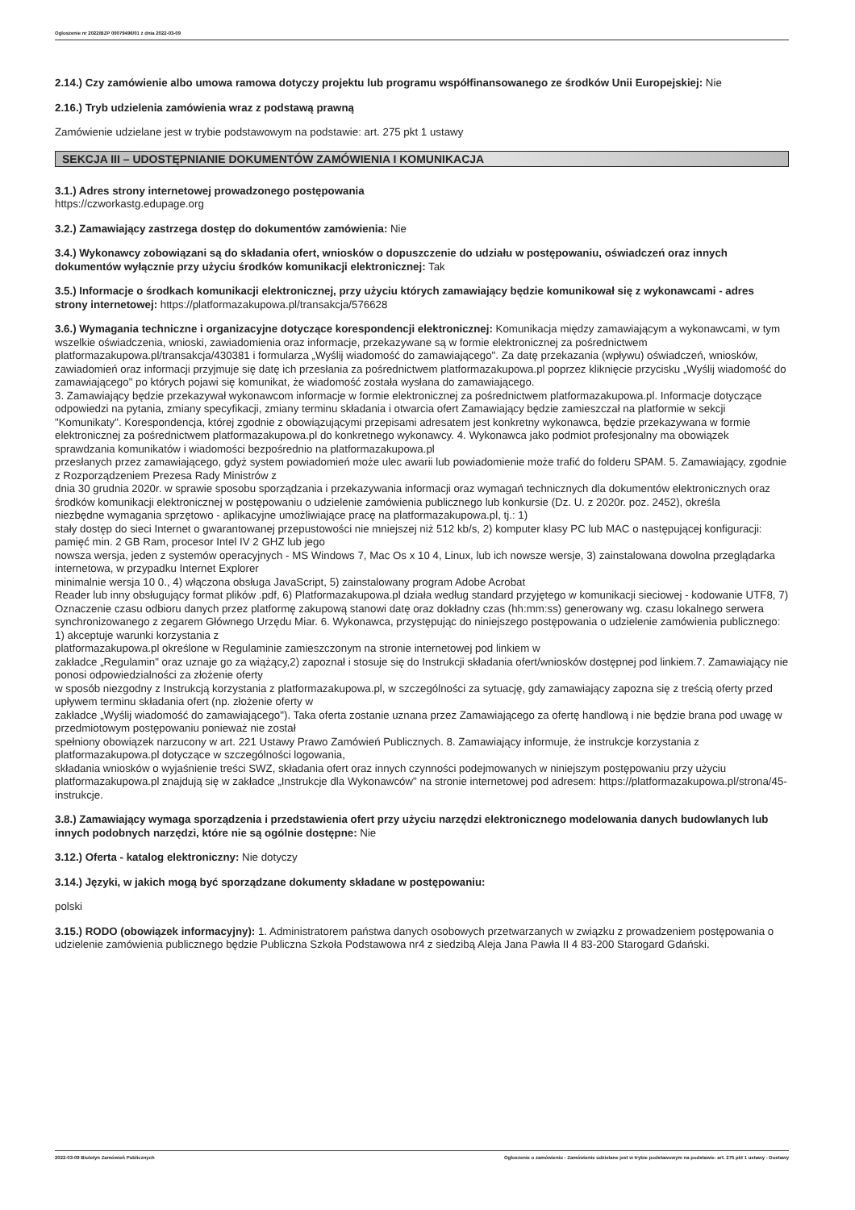Ogloszenie nr 2022/BZP 00079496/01 z dnia 2022-03-09
2.14.) Czy zamówienie albo umowa ramowa dotyczy projektu lub programu współfinansowanego ze środków Unii Europejskiej: Nie
2.16.) Tryb udzielenia zamówienia wraz z podstawą prawną
Zamówienie udzielane jest w trybie podstawowym na podstawie: art. 275 pkt 1 ustawy
SEKCJA III – UDOSTĘPNIANIE DOKUMENTÓW ZAMÓWIENIA I KOMUNIKACJA
3.1.) Adres strony internetowej prowadzonego postępowania
https://czworkastg.edupage.org
3.2.) Zamawiający zastrzega dostęp do dokumentów zamówienia: Nie
3.4.) Wykonawcy zobowiązani są do składania ofert, wniosków o dopuszczenie do udziału w postępowaniu, oświadczeń oraz innych dokumentów wyłącznie przy użyciu środków komunikacji elektronicznej: Tak
3.5.) Informacje o środkach komunikacji elektronicznej, przy użyciu których zamawiający będzie komunikował się z wykonawcami - adres strony internetowej: https://platformazakupowa.pl/transakcja/576628
3.6.) Wymagania techniczne i organizacyjne dotyczące korespondencji elektronicznej: Komunikacja między zamawiającym a wykonawcami, w tym wszelkie oświadczenia, wnioski, zawiadomienia oraz informacje, przekazywane są w formie elektronicznej za pośrednictwem platformazakupowa.pl/transakcja/430381 i formularza „Wyślij wiadomość do zamawiającego". Za datę przekazania (wpływu) oświadczeń, wniosków, zawiadomień oraz informacji przyjmuje się datę ich przesłania za pośrednictwem platformazakupowa.pl poprzez kliknięcie przycisku „Wyślij wiadomość do zamawiającego" po których pojawi się komunikat, że wiadomość została wysłana do zamawiającego.
3. Zamawiający będzie przekazywał wykonawcom informacje w formie elektronicznej za pośrednictwem platformazakupowa.pl. Informacje dotyczące odpowiedzi na pytania, zmiany specyfikacji, zmiany terminu składania i otwarcia ofert Zamawiający będzie zamieszczał na platformie w sekcji "Komunikaty". Korespondencja, której zgodnie z obowiązującymi przepisami adresatem jest konkretny wykonawca, będzie przekazywana w formie elektronicznej za pośrednictwem platformazakupowa.pl do konkretnego wykonawcy. 4. Wykonawca jako podmiot profesjonalny ma obowiązek sprawdzania komunikatów i wiadomości bezpośrednio na platformazakupowa.pl
przesłanych przez zamawiającego, gdyż system powiadomień może ulec awarii lub powiadomienie może trafić do folderu SPAM. 5. Zamawiający, zgodnie z Rozporządzeniem Prezesa Rady Ministrów z
dnia 30 grudnia 2020r. w sprawie sposobu sporządzania i przekazywania informacji oraz wymagań technicznych dla dokumentów elektronicznych oraz środków komunikacji elektronicznej w postępowaniu o udzielenie zamówienia publicznego lub konkursie (Dz. U. z 2020r. poz. 2452), określa
niezbędne wymagania sprzętowo - aplikacyjne umożliwiające pracę na platformazakupowa.pl, tj.: 1)
stały dostęp do sieci Internet o gwarantowanej przepustowości nie mniejszej niż 512 kb/s, 2) komputer klasy PC lub MAC o następującej konfiguracji: pamięć min. 2 GB Ram, procesor Intel IV 2 GHZ lub jego
nowsza wersja, jeden z systemów operacyjnych - MS Windows 7, Mac Os x 10 4, Linux, lub ich nowsze wersje, 3) zainstalowana dowolna przeglądarka internetowa, w przypadku Internet Explorer
minimalnie wersja 10 0., 4) włączona obsługa JavaScript, 5) zainstalowany program Adobe Acrobat
Reader lub inny obsługujący format plików .pdf, 6) Platformazakupowa.pl działa według standard przyjętego w komunikacji sieciowej - kodowanie UTF8, 7) Oznaczenie czasu odbioru danych przez platformę zakupową stanowi datę oraz dokładny czas (hh:mm:ss) generowany wg. czasu lokalnego serwera synchronizowanego z zegarem Głównego Urzędu Miar. 6. Wykonawca, przystępując do niniejszego postępowania o udzielenie zamówienia publicznego: 1) akceptuje warunki korzystania z
platformazakupowa.pl określone w Regulaminie zamieszczonym na stronie internetowej pod linkiem w
zakładce „Regulamin" oraz uznaje go za wiążący,2) zapoznał i stosuje się do Instrukcji składania ofert/wniosków dostępnej pod linkiem.7. Zamawiający nie ponosi odpowiedzialności za złożenie oferty
w sposób niezgodny z Instrukcją korzystania z platformazakupowa.pl, w szczególności za sytuację, gdy zamawiający zapozna się z treścią oferty przed upływem terminu składania ofert (np. złożenie oferty w
zakładce „Wyślij wiadomość do zamawiającego"). Taka oferta zostanie uznana przez Zamawiającego za ofertę handlową i nie będzie brana pod uwagę w przedmiotowym postępowaniu ponieważ nie został
spełniony obowiązek narzucony w art. 221 Ustawy Prawo Zamówień Publicznych. 8. Zamawiający informuje, że instrukcje korzystania z platformazakupowa.pl dotyczące w szczególności logowania,
składania wniosków o wyjaśnienie treści SWZ, składania ofert oraz innych czynności podejmowanych w niniejszym postępowaniu przy użyciu platformazakupowa.pl znajdują się w zakładce „Instrukcje dla Wykonawców" na stronie internetowej pod adresem: https://platformazakupowa.pl/strona/45-instrukcje.
3.8.) Zamawiający wymaga sporządzenia i przedstawienia ofert przy użyciu narzędzi elektronicznego modelowania danych budowlanych lub innych podobnych narzędzi, które nie są ogólnie dostępne: Nie
3.12.) Oferta - katalog elektroniczny: Nie dotyczy
3.14.) Języki, w jakich mogą być sporządzane dokumenty składane w postępowaniu:
polski
3.15.) RODO (obowiązek informacyjny): 1. Administratorem państwa danych osobowych przetwarzanych w związku z prowadzeniem postępowania o udzielenie zamówienia publicznego będzie Publiczna Szkoła Podstawowa nr4 z siedzibą Aleja Jana Pawła II 4 83-200 Starogard Gdański.
2022-03-09 Biuletyn Zamówień Publicznych Ogłoszenie o zamówieniu - Zamówienie udzielane jest w trybie podstawowym na podstawie: art. 275 pkt 1 ustawy - Dostawy